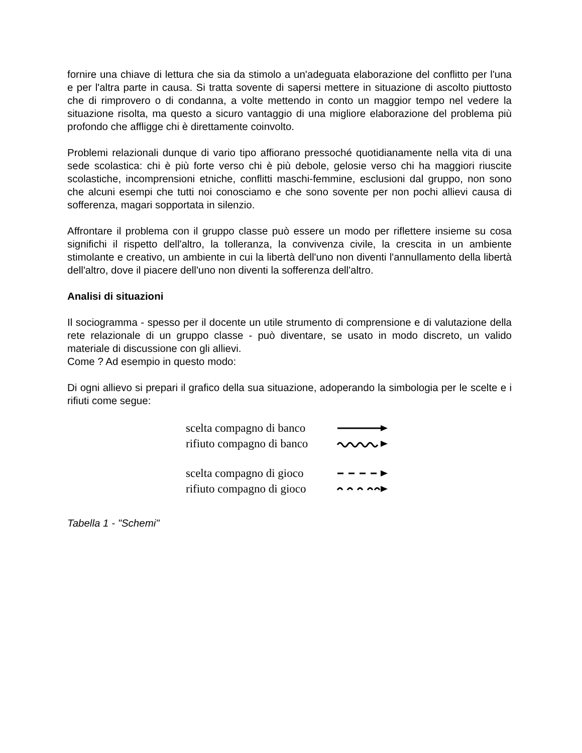fornire una chiave di lettura che sia da stimolo a un'adeguata elaborazione del conflitto per l'una e per l'altra parte in causa. Si tratta sovente di sapersi mettere in situazione di ascolto piuttosto che di rimprovero o di condanna, a volte mettendo in conto un maggior tempo nel vedere la situazione risolta, ma questo a sicuro vantaggio di una migliore elaborazione del problema più profondo che affligge chi è direttamente coinvolto.
Problemi relazionali dunque di vario tipo affiorano pressoché quotidianamente nella vita di una sede scolastica: chi è più forte verso chi è più debole, gelosie verso chi ha maggiori riuscite scolastiche, incomprensioni etniche, conflitti maschi-femmine, esclusioni dal gruppo, non sono che alcuni esempi che tutti noi conosciamo e che sono sovente per non pochi allievi causa di sofferenza, magari sopportata in silenzio.
Affrontare il problema con il gruppo classe può essere un modo per riflettere insieme su cosa significhi il rispetto dell'altro, la tolleranza, la convivenza civile, la crescita in un ambiente stimolante e creativo, un ambiente in cui la libertà dell'uno non diventi l'annullamento della libertà dell'altro, dove il piacere dell'uno non diventi la sofferenza dell'altro.
Analisi di situazioni
Il sociogramma - spesso per il docente un utile strumento di comprensione e di valutazione della rete relazionale di un gruppo classe - può diventare, se usato in modo discreto, un valido materiale di discussione con gli allievi.
Come ? Ad esempio in questo modo:
Di ogni allievo si prepari il grafico della sua situazione, adoperando la simbologia per le scelte e i rifiuti come segue:
scelta compagno di banco
rifiuto compagno di banco
scelta compagno di gioco
rifiuto compagno di gioco
Tabella 1 - "Schemi"